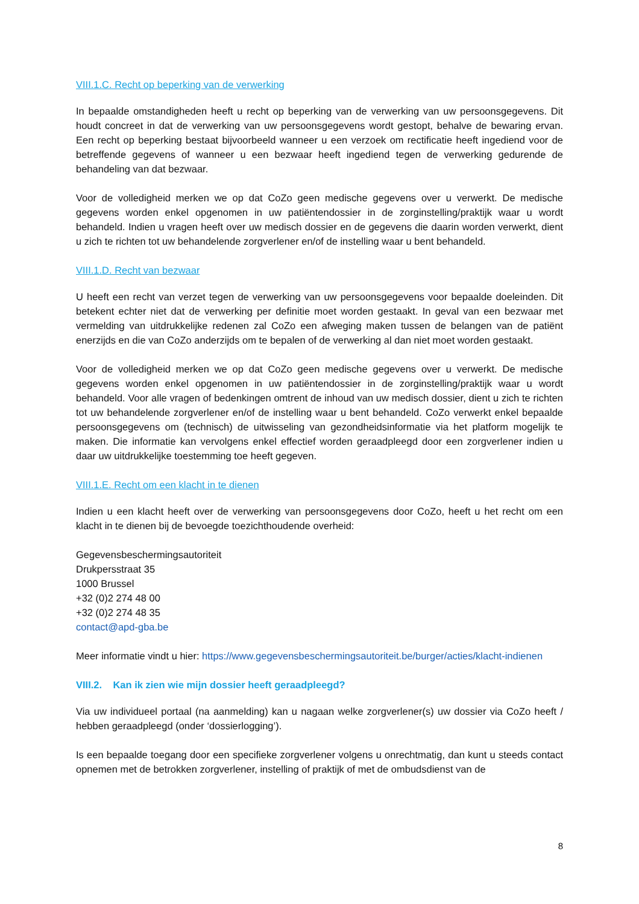VIII.1.C. Recht op beperking van de verwerking
In bepaalde omstandigheden heeft u recht op beperking van de verwerking van uw persoonsgegevens. Dit houdt concreet in dat de verwerking van uw persoonsgegevens wordt gestopt, behalve de bewaring ervan. Een recht op beperking bestaat bijvoorbeeld wanneer u een verzoek om rectificatie heeft ingediend voor de betreffende gegevens of wanneer u een bezwaar heeft ingediend tegen de verwerking gedurende de behandeling van dat bezwaar.
Voor de volledigheid merken we op dat CoZo geen medische gegevens over u verwerkt. De medische gegevens worden enkel opgenomen in uw patiëntendossier in de zorginstelling/praktijk waar u wordt behandeld. Indien u vragen heeft over uw medisch dossier en de gegevens die daarin worden verwerkt, dient u zich te richten tot uw behandelende zorgverlener en/of de instelling waar u bent behandeld.
VIII.1.D. Recht van bezwaar
U heeft een recht van verzet tegen de verwerking van uw persoonsgegevens voor bepaalde doeleinden. Dit betekent echter niet dat de verwerking per definitie moet worden gestaakt. In geval van een bezwaar met vermelding van uitdrukkelijke redenen zal CoZo een afweging maken tussen de belangen van de patiënt enerzijds en die van CoZo anderzijds om te bepalen of de verwerking al dan niet moet worden gestaakt.
Voor de volledigheid merken we op dat CoZo geen medische gegevens over u verwerkt. De medische gegevens worden enkel opgenomen in uw patiëntendossier in de zorginstelling/praktijk waar u wordt behandeld. Voor alle vragen of bedenkingen omtrent de inhoud van uw medisch dossier, dient u zich te richten tot uw behandelende zorgverlener en/of de instelling waar u bent behandeld. CoZo verwerkt enkel bepaalde persoonsgegevens om (technisch) de uitwisseling van gezondheidsinformatie via het platform mogelijk te maken. Die informatie kan vervolgens enkel effectief worden geraadpleegd door een zorgverlener indien u daar uw uitdrukkelijke toestemming toe heeft gegeven.
VIII.1.E. Recht om een klacht in te dienen
Indien u een klacht heeft over de verwerking van persoonsgegevens door CoZo, heeft u het recht om een klacht in te dienen bij de bevoegde toezichthoudende overheid:
Gegevensbeschermingsautoriteit
Drukpersstraat 35
1000 Brussel
+32 (0)2 274 48 00
+32 (0)2 274 48 35
contact@apd-gba.be
Meer informatie vindt u hier: https://www.gegevensbeschermingsautoriteit.be/burger/acties/klacht-indienen
VIII.2. Kan ik zien wie mijn dossier heeft geraadpleegd?
Via uw individueel portaal (na aanmelding) kan u nagaan welke zorgverlener(s) uw dossier via CoZo heeft / hebben geraadpleegd (onder ‘dossierlogging’).
Is een bepaalde toegang door een specifieke zorgverlener volgens u onrechtmatig, dan kunt u steeds contact opnemen met de betrokken zorgverlener, instelling of praktijk of met de ombudsdienst van de
8